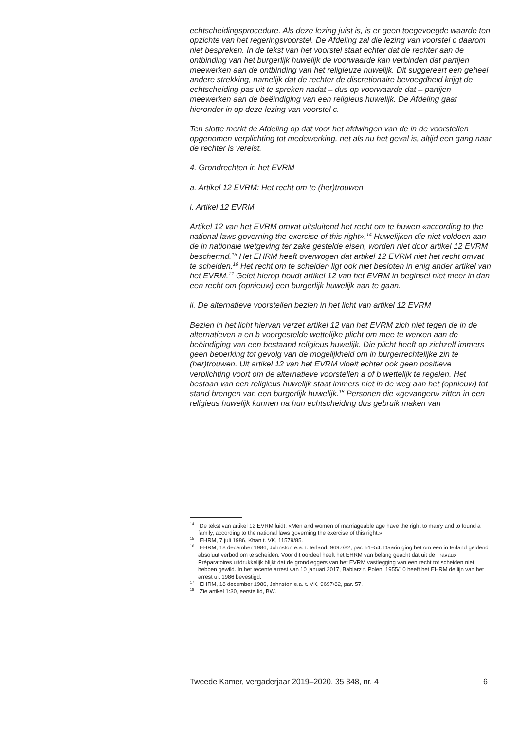echtscheidingsprocedure. Als deze lezing juist is, is er geen toegevoegde waarde ten opzichte van het regeringsvoorstel. De Afdeling zal die lezing van voorstel c daarom niet bespreken. In de tekst van het voorstel staat echter dat de rechter aan de ontbinding van het burgerlijk huwelijk de voorwaarde kan verbinden dat partijen meewerken aan de ontbinding van het religieuze huwelijk. Dit suggereert een geheel andere strekking, namelijk dat de rechter de discretionaire bevoegdheid krijgt de echtscheiding pas uit te spreken nadat – dus op voorwaarde dat – partijen meewerken aan de beëindiging van een religieus huwelijk. De Afdeling gaat hieronder in op deze lezing van voorstel c.
Ten slotte merkt de Afdeling op dat voor het afdwingen van de in de voorstellen opgenomen verplichting tot medewerking, net als nu het geval is, altijd een gang naar de rechter is vereist.
4. Grondrechten in het EVRM
a. Artikel 12 EVRM: Het recht om te (her)trouwen
i. Artikel 12 EVRM
Artikel 12 van het EVRM omvat uitsluitend het recht om te huwen «according to the national laws governing the exercise of this right».<sup>14</sup> Huwelijken die niet voldoen aan de in nationale wetgeving ter zake gestelde eisen, worden niet door artikel 12 EVRM beschermd.<sup>15</sup> Het EHRM heeft overwogen dat artikel 12 EVRM niet het recht omvat te scheiden.<sup>16</sup> Het recht om te scheiden ligt ook niet besloten in enig ander artikel van het EVRM.<sup>17</sup> Gelet hierop houdt artikel 12 van het EVRM in beginsel niet meer in dan een recht om (opnieuw) een burgerlijk huwelijk aan te gaan.
ii. De alternatieve voorstellen bezien in het licht van artikel 12 EVRM
Bezien in het licht hiervan verzet artikel 12 van het EVRM zich niet tegen de in de alternatieven a en b voorgestelde wettelijke plicht om mee te werken aan de beëindiging van een bestaand religieus huwelijk. Die plicht heeft op zichzelf immers geen beperking tot gevolg van de mogelijkheid om in burgerrechtelijke zin te (her)trouwen. Uit artikel 12 van het EVRM vloeit echter ook geen positieve verplichting voort om de alternatieve voorstellen a of b wettelijk te regelen. Het bestaan van een religieus huwelijk staat immers niet in de weg aan het (opnieuw) tot stand brengen van een burgerlijk huwelijk.<sup>18</sup> Personen die «gevangen» zitten in een religieus huwelijk kunnen na hun echtscheiding dus gebruik maken van
<sup>14</sup> De tekst van artikel 12 EVRM luidt: «Men and women of marriageable age have the right to marry and to found a family, according to the national laws governing the exercise of this right.»
<sup>15</sup> EHRM, 7 juli 1986, Khan t. VK, 11579/85.
<sup>16</sup> EHRM, 18 december 1986, Johnston e.a. t. Ierland, 9697/82, par. 51–54. Daarin ging het om een in Ierland geldend absoluut verbod om te scheiden. Voor dit oordeel heeft het EHRM van belang geacht dat uit de Travaux Préparatoires uitdrukkelijk blijkt dat de grondleggers van het EVRM vastlegging van een recht tot scheiden niet hebben gewild. In het recente arrest van 10 januari 2017, Babiarz t. Polen, 1955/10 heeft het EHRM de lijn van het arrest uit 1986 bevestigd.
<sup>17</sup> EHRM, 18 december 1986, Johnston e.a. t. VK, 9697/82, par. 57.
<sup>18</sup> Zie artikel 1:30, eerste lid, BW.
Tweede Kamer, vergaderjaar 2019–2020, 35 348, nr. 4 6